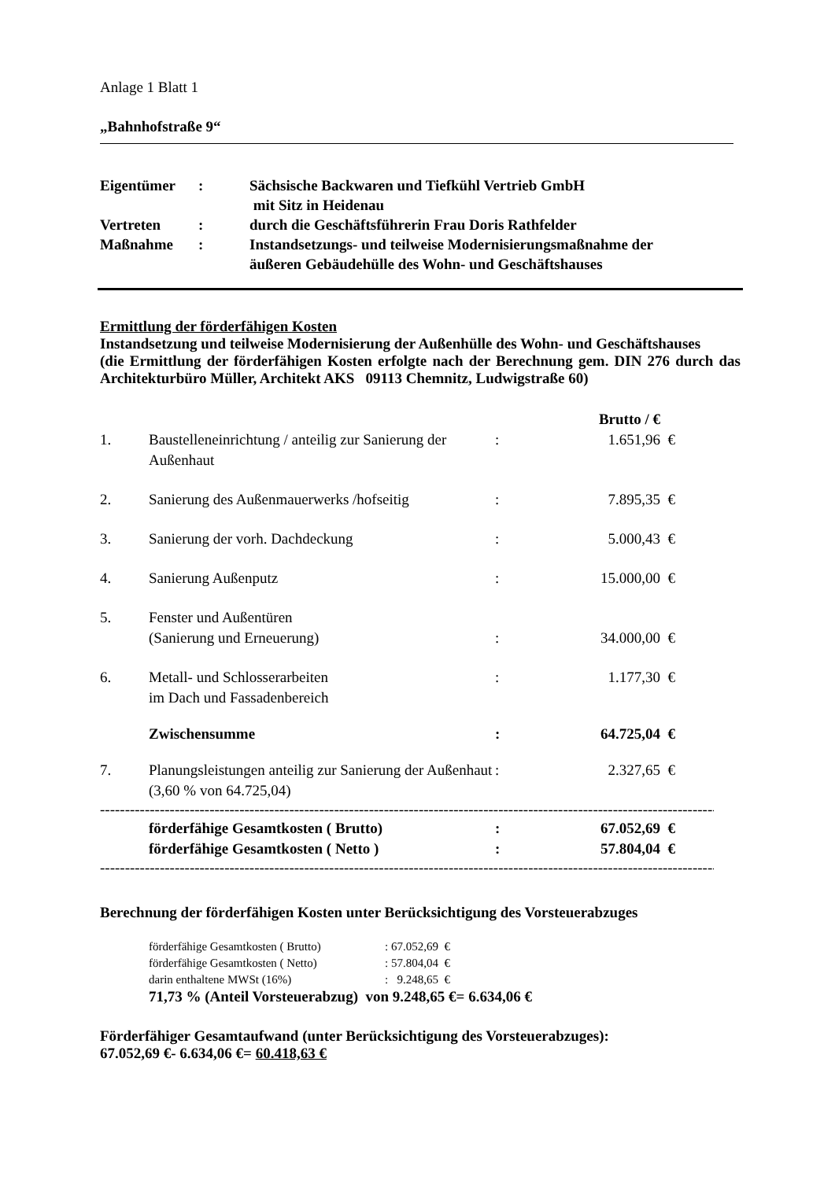Anlage 1 Blatt 1
„Bahnhofstraße 9“
| Eigentümer | : | Sächsische Backwaren und Tiefkühl Vertrieb GmbH mit Sitz in Heidenau |
| Vertreten | : | durch die Geschäftsführerin Frau Doris Rathfelder |
| Maßnahme | : | Instandsetzungs- und teilweise Modernisierungsmaßnahme der äußeren Gebäudehülle des Wohn- und Geschäftshauses |
Ermittlung der förderfähigen Kosten
Instandsetzung und teilweise Modernisierung der Außenhülle des Wohn- und Geschäftshauses
(die Ermittlung der förderfähigen Kosten erfolgte nach der Berechnung gem. DIN 276 durch das Architekturbüro Müller, Architekt AKS 09113 Chemnitz, Ludwigstraße 60)
| | | | Brutto / € | |
| 1. | Baustelleneinrichtung / anteilig zur Sanierung der Außenhaut | : | 1.651,96 | € |
| 2. | Sanierung des Außenmauerwerks /hofseitig | : | 7.895,35 | € |
| 3. | Sanierung der vorh. Dachdeckung | : | 5.000,43 | € |
| 4. | Sanierung Außenputz | : | 15.000,00 | € |
| 5. | Fenster und Außentüren (Sanierung und Erneuerung) | : | 34.000,00 | € |
| 6. | Metall- und Schlosserarbeiten im Dach und Fassadenbereich | : | 1.177,30 | € |
| | Zwischensumme | : | 64.725,04 | € |
| 7. | Planungsleistungen anteilig zur Sanierung der Außenhaut (3,60 % von 64.725,04) | : | 2.327,65 | € |
--------------------------------------------------------------------------------------------------------------------------------------------
| | förderfähige Gesamtkosten ( Brutto) | : | 67.052,69 | € |
| | förderfähige Gesamtkosten ( Netto ) | : | 57.804,04 | € |
--------------------------------------------------------------------------------------------------------------------------------------------
Berechnung der förderfähigen Kosten unter Berücksichtigung des Vorsteuerabzuges
| förderfähige Gesamtkosten ( Brutto) | : 67.052,69 € |
| förderfähige Gesamtkosten ( Netto) | : 57.804,04 € |
| darin enthaltene MWSt (16%) | : 9.248,65 € |
71,73 % (Anteil Vorsteuerabzug) von 9.248,65 €= 6.634,06 €
Förderfähiger Gesamtaufwand (unter Berücksichtigung des Vorsteuerabzuges):
67.052,69 €- 6.634,06 €= 60.418,63 €